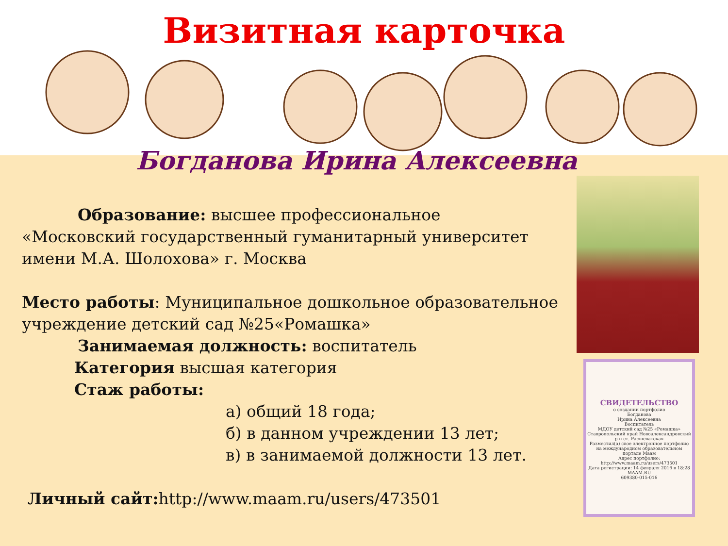Визитная карточка
Богданова Ирина Алексеевна
СВИДЕТЕЛЬСТВО
о создании портфолио
Богданова
Ирина Алексеевна
Воспитатель
МДОУ детский сад №25 «Ромашка»
Ставропольский край Новоалександровский р-н ст. Расшеватская
Разместил(а) свое электронное портфолио на международном образовательном портале Маам
Адрес портфолио:
http://www.maam.ru/users/473501
Дата регистрации: 14 февраля 2016 в 18:28
MAAM.RU
609380-015-016
Образование: высшее профессиональное
«Московский государственный гуманитарный университет
имени М.А. Шолохова» г. Москва
Место работы: Муниципальное дошкольное образовательное учреждение детский сад №25«Ромашка»
Занимаемая должность: воспитатель
Категория высшая категория
Стаж работы:
а) общий 18 года;
б) в данном учреждении 13 лет;
в) в занимаемой должности 13 лет.
Личный сайт: http://www.maam.ru/users/473501